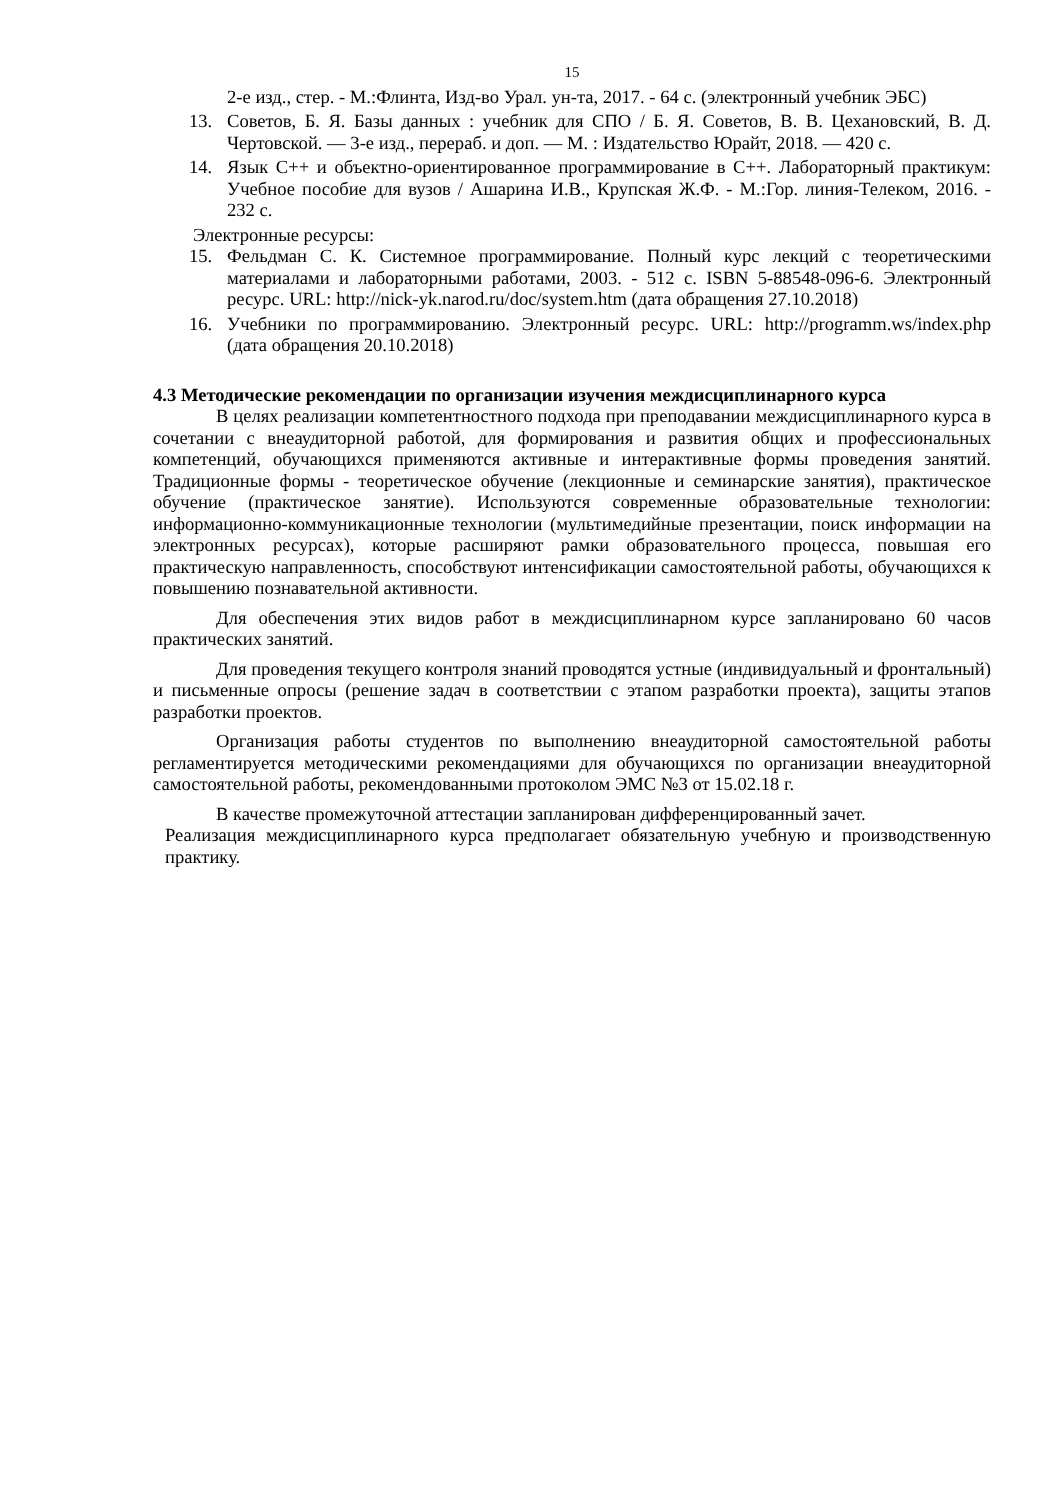15
2-е изд., стер. - М.:Флинта, Изд-во Урал. ун-та, 2017. - 64 с. (электронный учебник ЭБС)
13. Советов, Б. Я. Базы данных : учебник для СПО / Б. Я. Советов, В. В. Цехановский, В. Д. Чертовской. — 3-е изд., перераб. и доп. — М. : Издательство Юрайт, 2018. — 420 с.
14. Язык С++ и объектно-ориентированное программирование в С++. Лабораторный практикум: Учебное пособие для вузов / Ашарина И.В., Крупская Ж.Ф. - М.:Гор. линия-Телеком, 2016. - 232 с.
Электронные ресурсы:
15. Фельдман С. К. Системное программирование. Полный курс лекций с теоретическими материалами и лабораторными работами, 2003. - 512 с. ISBN 5-88548-096-6. Электронный ресурс. URL: http://nick-yk.narod.ru/doc/system.htm (дата обращения 27.10.2018)
16. Учебники по программированию. Электронный ресурс. URL: http://programm.ws/index.php (дата обращения 20.10.2018)
4.3 Методические рекомендации по организации изучения междисциплинарного курса
В целях реализации компетентностного подхода при преподавании междисциплинарного курса в сочетании с внеаудиторной работой, для формирования и развития общих и профессиональных компетенций, обучающихся применяются активные и интерактивные формы проведения занятий. Традиционные формы - теоретическое обучение (лекционные и семинарские занятия), практическое обучение (практическое занятие). Используются современные образовательные технологии: информационно-коммуникационные технологии (мультимедийные презентации, поиск информации на электронных ресурсах), которые расширяют рамки образовательного процесса, повышая его практическую направленность, способствуют интенсификации самостоятельной работы, обучающихся к повышению познавательной активности.
Для обеспечения этих видов работ в междисциплинарном курсе запланировано 60 часов практических занятий.
Для проведения текущего контроля знаний проводятся устные (индивидуальный и фронтальный) и письменные опросы (решение задач в соответствии с этапом разработки проекта), защиты этапов разработки проектов.
Организация работы студентов по выполнению внеаудиторной самостоятельной работы регламентируется методическими рекомендациями для обучающихся по организации внеаудиторной самостоятельной работы, рекомендованными протоколом ЭМС №3 от 15.02.18 г.
В качестве промежуточной аттестации запланирован дифференцированный зачет.
Реализация междисциплинарного курса предполагает обязательную учебную и производственную практику.